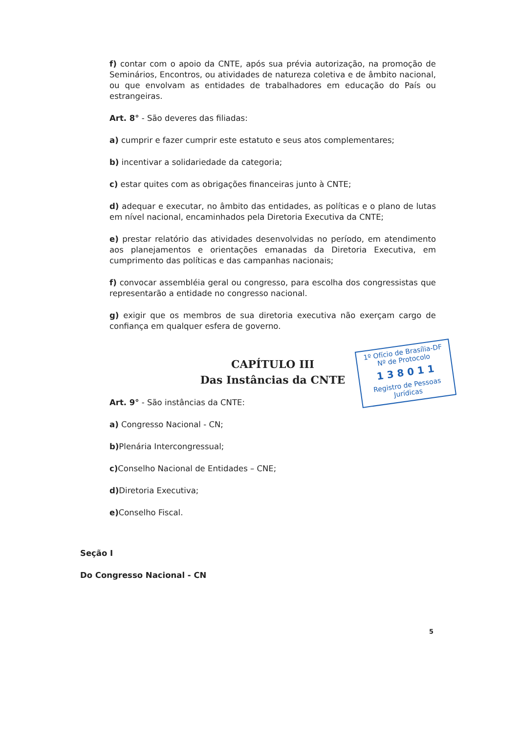f) contar com o apoio da CNTE, após sua prévia autorização, na promoção de Seminários, Encontros, ou atividades de natureza coletiva e de âmbito nacional, ou que envolvam as entidades de trabalhadores em educação do País ou estrangeiras.
Art. 8° - São deveres das filiadas:
a) cumprir e fazer cumprir este estatuto e seus atos complementares;
b) incentivar a solidariedade da categoria;
c) estar quites com as obrigações financeiras junto à CNTE;
d) adequar e executar, no âmbito das entidades, as políticas e o plano de lutas em nível nacional, encaminhados pela Diretoria Executiva da CNTE;
e) prestar relatório das atividades desenvolvidas no período, em atendimento aos planejamentos e orientações emanadas da Diretoria Executiva, em cumprimento das políticas e das campanhas nacionais;
f) convocar assembléia geral ou congresso, para escolha dos congressistas que representarão a entidade no congresso nacional.
g) exigir que os membros de sua diretoria executiva não exerçam cargo de confiança em qualquer esfera de governo.
CAPÍTULO III
Das Instâncias da CNTE
Art. 9° - São instâncias da CNTE:
a) Congresso Nacional - CN;
b) Plenária Intercongressual;
c) Conselho Nacional de Entidades – CNE;
d) Diretoria Executiva;
e) Conselho Fiscal.
Seção I
Do Congresso Nacional - CN
1º Ofício de Brasília-DF
Nº de Protocolo
1 3 8 0 1 1
Registro de Pessoas Jurídicas
5